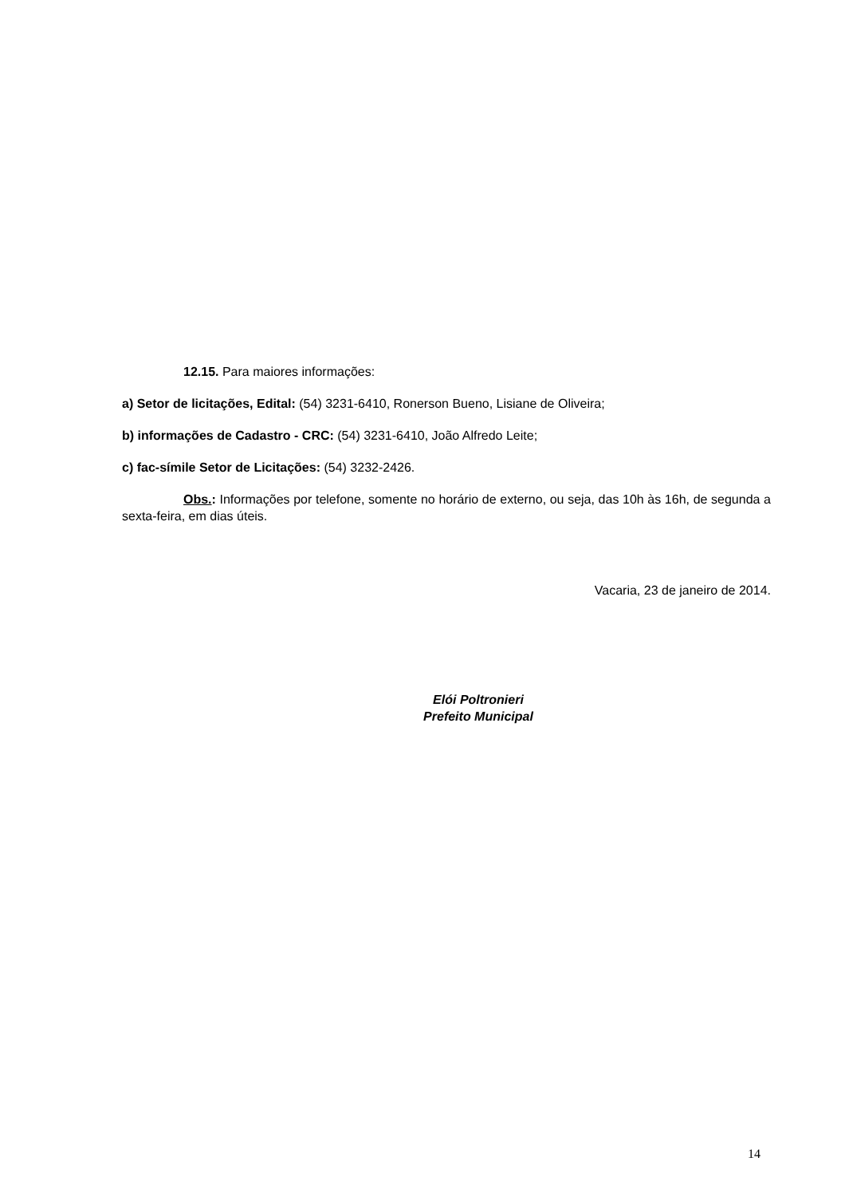12.15. Para maiores informações:
a) Setor de licitações, Edital: (54) 3231-6410, Ronerson Bueno, Lisiane de Oliveira;
b) informações de Cadastro - CRC: (54) 3231-6410, João Alfredo Leite;
c) fac-símile Setor de Licitações: (54) 3232-2426.
Obs.: Informações por telefone, somente no horário de externo, ou seja, das 10h às 16h, de segunda a sexta-feira, em dias úteis.
Vacaria, 23 de janeiro de 2014.
Elói Poltronieri
Prefeito Municipal
14